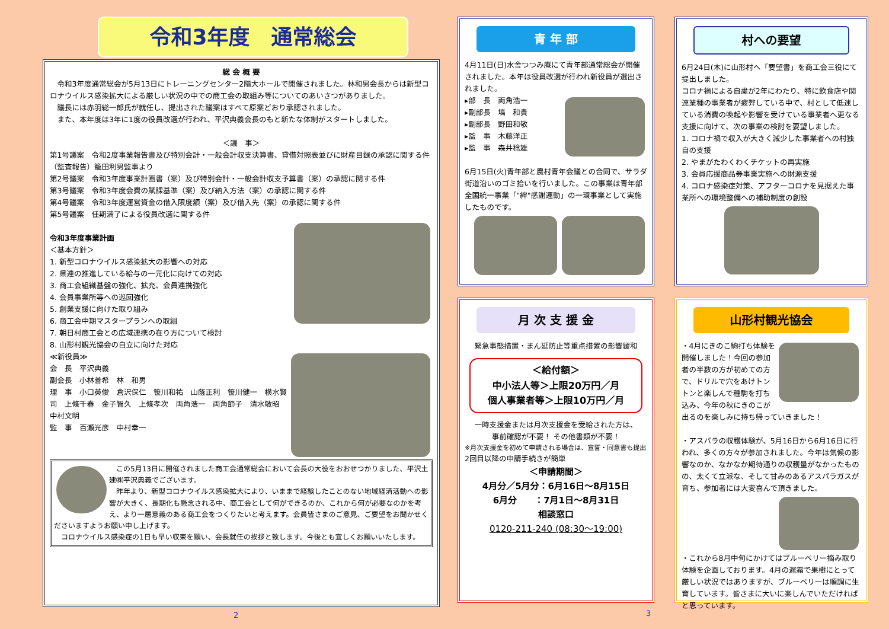令和3年度　通常総会
総 会 概 要
　令和3年度通常総会が5月13日にトレーニングセンター2階大ホールで開催されました。林和男会長からは新型コロナウイルス感染拡大による厳しい状況の中での商工会の取組み等についてのあいさつがありました。
　議長には赤羽総一郎氏が就任し、提出された議案はすべて原案どおり承認されました。
　また、本年度は3年に1度の役員改選が行われ、平沢典義会長のもと新たな体制がスタートしました。
＜議　事＞
第1号議案　令和2度事業報告書及び特別会計・一般会計収支決算書、貸借対照表並びに財産目録の承認に関する件（監査報告）籠田利男監事より
第2号議案　令和3年度事業計画書（案）及び特別会計・一般会計収支予算書（案）の承認に関する件
第3号議案　令和3年度会費の賦課基準（案）及び納入方法（案）の承認に関する件
第4号議案　令和3年度運営資金の借入限度額（案）及び借入先（案）の承認に関する件
第5号議案　任期満了による役員改選に関する件
令和3年度事業計画
＜基本方針＞
1. 新型コロナウイルス感染拡大の影響への対応
2. 県連の推進している給与の一元化に向けての対応
3. 商工会組織基盤の強化、拡充、会員連携強化
4. 会員事業所等への巡回強化
5. 創業支援に向けた取り組み
6. 商工会中期マスタープランへの取組
7. 朝日村商工会との広域連携の在り方について検討
8. 山形村観光協会の自立に向けた対応
≪新役員≫
会　長　平沢典義
副会長　小林善希　林　和男
理　事　小口英俊　倉沢保仁　笹川和祐　山蔭正利　笹川健一　横水賢司　上條千春　金子智久　上條孝次　両角浩一　両角節子　清水敏昭　中村文明
監　事　百瀬光彦　中村幸一
　この5月13日に開催されました商工会通常総会において会長の大役をおおせつかりました、平沢土建㈱平沢典義でございます。
　昨年より、新型コロナウイルス感染拡大により、いままで経験したことのない地域経済活動への影響が大きく、長期化も懸念される中、商工会として何ができるのか、これから何が必要なのかを考え、より一層意義のある商工会をつくりたいと考えます。会員皆さまのご意見、ご要望をお聞かせくださいますようお願い申し上げます。
　コロナウイルス感染症の1日も早い収束を願い、会長就任の挨拶と致します。今後とも宜しくお願いいたします。
青 年 部
4月11日(日)水舎つつみ庵にて青年部通常総会が開催されました。本年は役員改選が行われ新役員が選出されました。
▸部　長　両角浩一
▸副部長　塙　和貴
▸副部長　野田和敬
▸監　事　木藤洋正
▸監　事　森井稔雄
6月15日(火)青年部と農村青年会議との合同で、サラダ街道沿いのゴミ拾いを行いました。この事業は青年部全国統一事業「"絆"感謝運動」の一環事業として実施したものです。
村への要望
6月24日(木)に山形村へ「要望書」を商工会三役にて提出しました。
コロナ禍による自粛が2年にわたり、特に飲食店や関連業種の事業者が疲弊している中で、村として低迷している消費の喚起や影響を受けている事業者へ更なる支援に向けて、次の事業の検討を要望しました。
1. コロナ禍で収入が大きく減少した事業者への村独自の支援
2. やまがたわくわくチケットの再実施
3. 会員応援商品券事業実施への財源支援
4. コロナ感染症対策、アフターコロナを見据えた事業所への環境整備への補助制度の創設
月 次 支 援 金
緊急事態措置・まん延防止等重点措置の影響緩和
＜給付額＞
中小法人等＞上限20万円／月
個人事業者等＞上限10万円／月
一時支援金または月次支援金を受給された方は、
事前確認が不要！ その他書類が不要！
※月次支援金を初めて申請される場合は、宣誓・同意書も提出
2回目以降の申請手続きが簡単
＜申請期間＞
4月分／5月分：6月16日～8月15日
6月分　　：7月1日～8月31日
相談窓口
0120-211-240 (08:30～19:00)
山形村観光協会
・4月にきのこ駒打ち体験を開催しました！今回の参加者の半数の方が初めての方で、ドリルで穴をあけトントンと楽しんで種駒を打ち込み、今年の秋にきのこが出るのを楽しみに持ち帰っていきました！
・アスパラの収穫体験が、5月16日から6月16日に行われ、多くの方々が参加されました。今年は気候の影響なのか、なかなか期待通りの収穫量がなかったものの、太くて立派な、そして甘みのあるアスパラガスが育ち、参加者には大変喜んで頂きました。
・これから8月中旬にかけてはブルーベリー摘み取り体験を企画しております。4月の遅霜で果樹にとって厳しい状況ではありますが、ブルーベリーは順調に生育しています。皆さまに大いに楽しんでいただければと思っています。
2 3